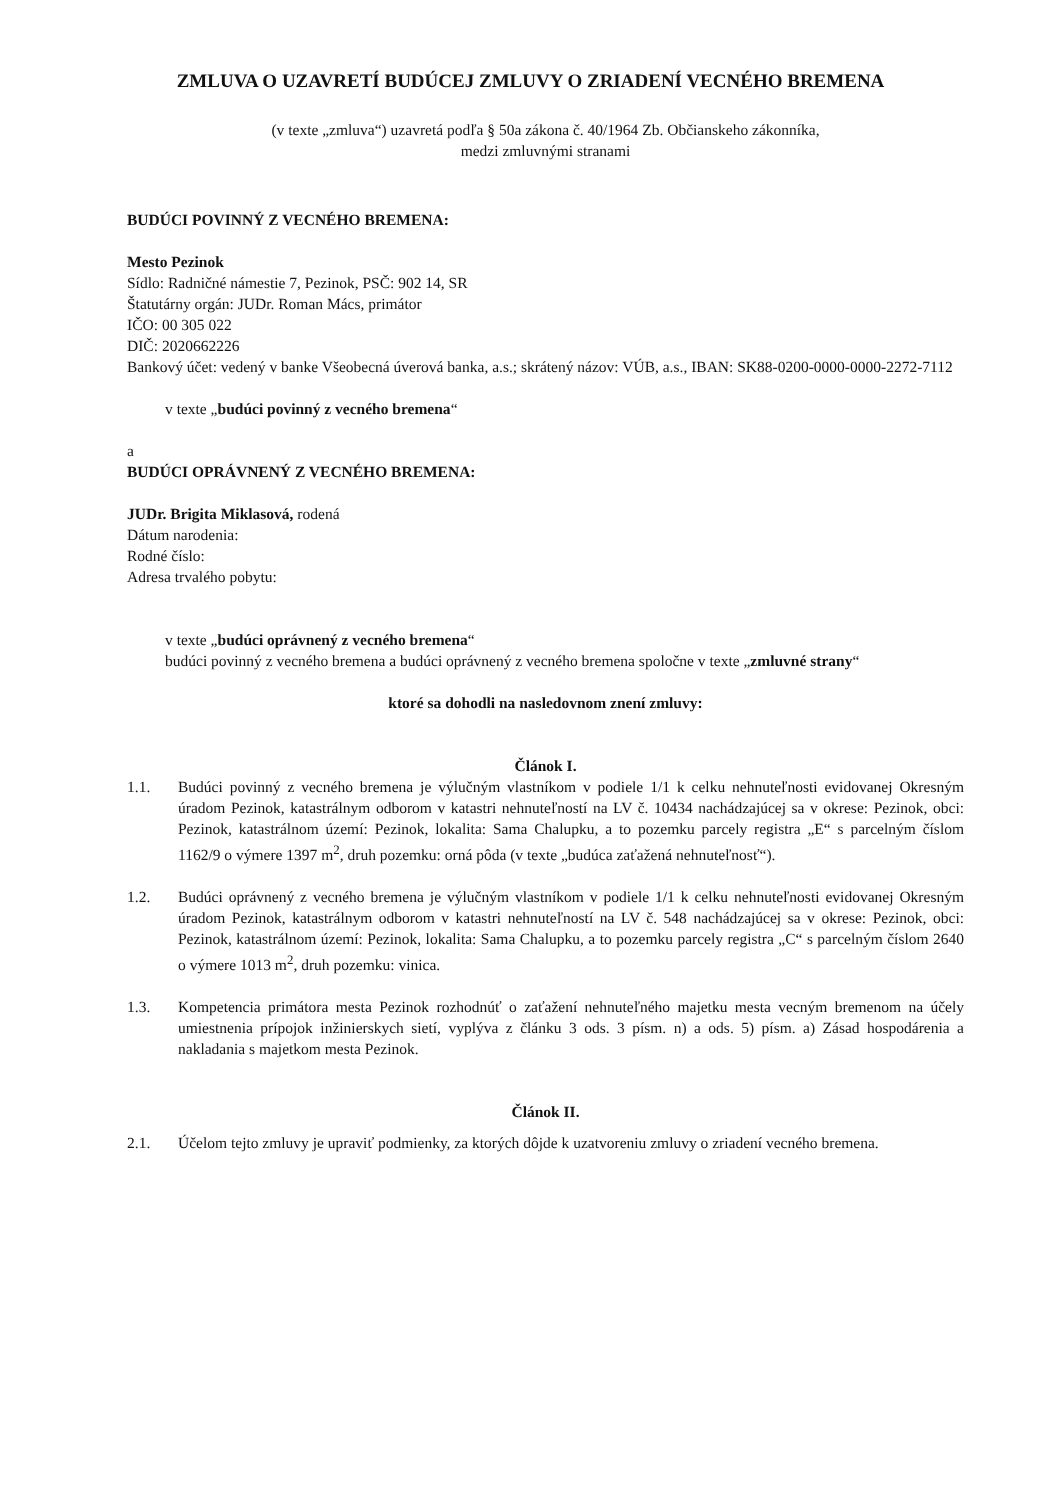ZMLUVA O UZAVRETÍ BUDÚCEJ ZMLUVY O ZRIADENÍ VECNÉHO BREMENA
(v texte „zmluva“) uzavretá podľa § 50a zákona č. 40/1964 Zb. Občianskeho zákonníka,
medzi zmluvnými stranami
BUDÚCI POVINNÝ Z VECNÉHO BREMENA:
Mesto Pezinok
Sídlo: Radničné námestie 7, Pezinok, PSČ: 902 14, SR
Štatutárny orgán: JUDr. Roman Mács, primátor
IČO: 00 305 022
DIČ: 2020662226
Bankový účet: vedený v banke Všeobecná úverová banka, a.s.; skrátený názov: VÚB, a.s., IBAN: SK88-0200-0000-0000-2272-7112
v texte „budúci povinný z vecného bremena“
a
BUDÚCI OPRÁVNENÝ Z VECNÉHO BREMENA:
JUDr. Brigita Miklasová, rodená
Dátum narodenia:
Rodné číslo:
Adresa trvalého pobytu:
v texte „budúci oprávnený z vecného bremena“
budúci povinný z vecného bremena a budúci oprávnený z vecného bremena spoločne v texte „zmluvné strany“
ktoré sa dohodli na nasledovnom znení zmluvy:
Článok I.
1.1. Budúci povinný z vecného bremena je výlučným vlastníkom v podiele 1/1 k celku nehnuteľnosti evidovanej Okresným úradom Pezinok, katastrálnym odborom v katastri nehnuteľností na LV č. 10434 nachádzajúcej sa v okrese: Pezinok, obci: Pezinok, katastrálnom území: Pezinok, lokalita: Sama Chalupku, a to pozemku parcely registra „E“ s parcelným číslom 1162/9 o výmere 1397 m<sup>2</sup>, druh pozemku: orná pôda (v texte „budúca zaťažená nehnuteľnosť“).
1.2. Budúci oprávnený z vecného bremena je výlučným vlastníkom v podiele 1/1 k celku nehnuteľnosti evidovanej Okresným úradom Pezinok, katastrálnym odborom v katastri nehnuteľností na LV č. 548 nachádzajúcej sa v okrese: Pezinok, obci: Pezinok, katastrálnom území: Pezinok, lokalita: Sama Chalupku, a to pozemku parcely registra „C“ s parcelným číslom 2640 o výmere 1013 m<sup>2</sup>, druh pozemku: vinica.
1.3. Kompetencia primátora mesta Pezinok rozhodnúť o zaťažení nehnuteľného majetku mesta vecným bremenom na účely umiestnenia prípojok inžinierskych sietí, vyplýva z článku 3 ods. 3 písm. n) a ods. 5) písm. a) Zásad hospodárenia a nakladania s majetkom mesta Pezinok.
Článok II.
2.1. Účelom tejto zmluvy je upraviť podmienky, za ktorých dôjde k uzatvoreniu zmluvy o zriadení vecného bremena.